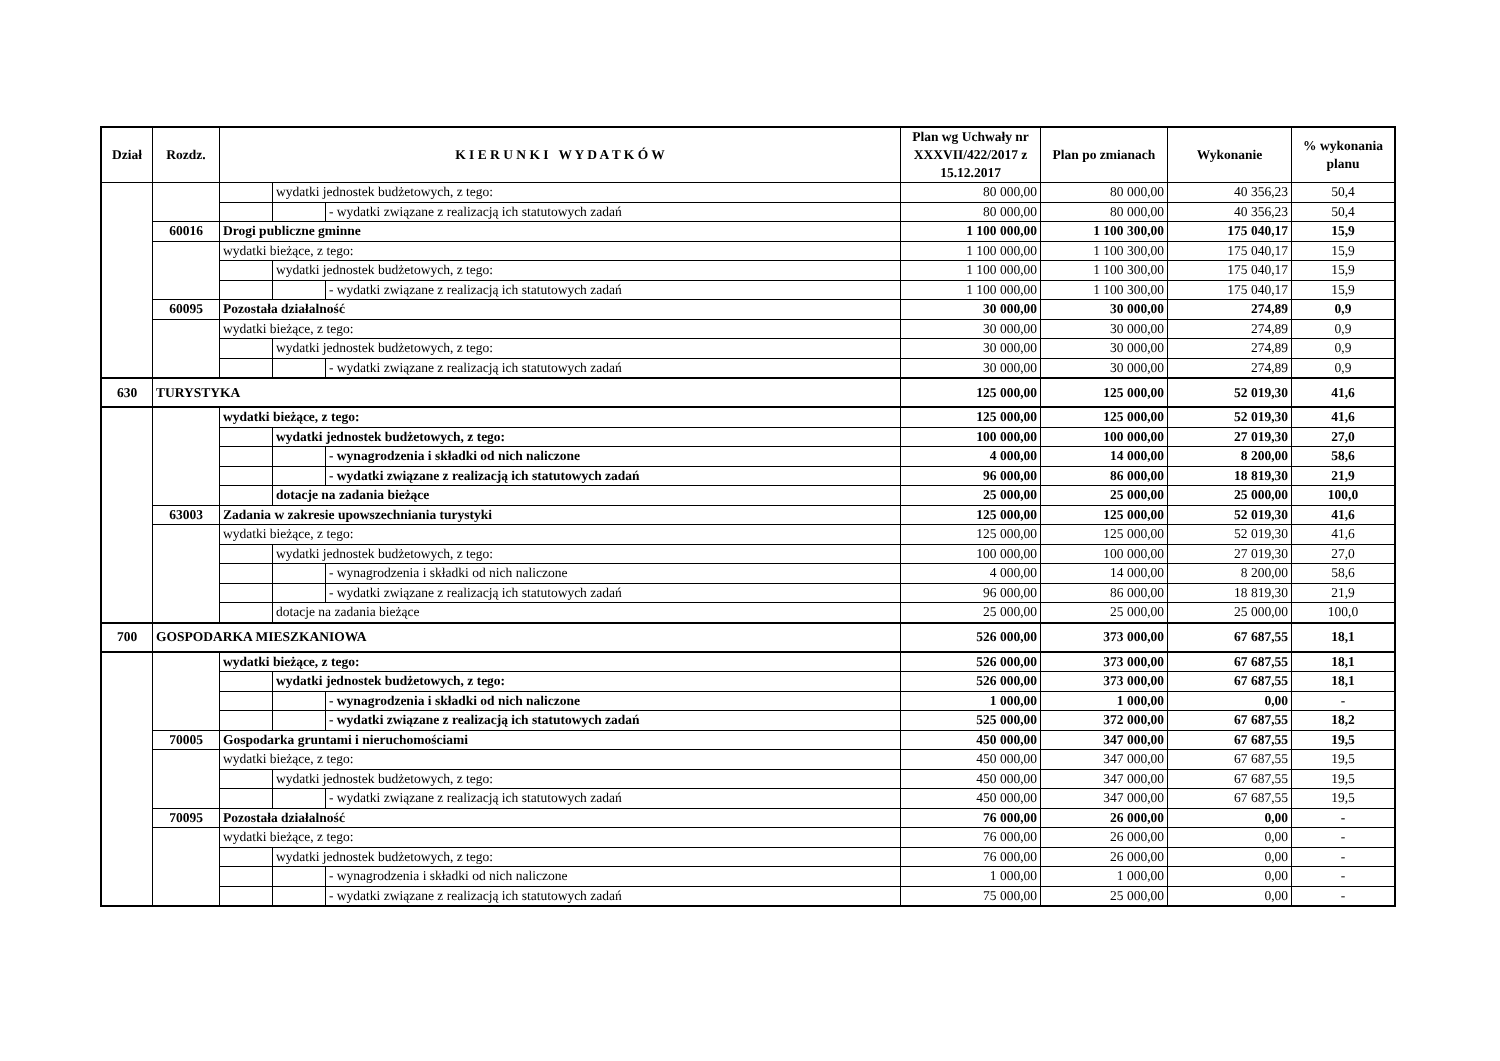| Dział | Rozdz. | K I E R U N K I W Y D A T K Ó W | | | Plan wg Uchwały nr XXXVII/422/2017 z 15.12.2017 | Plan po zmianach | Wykonanie | % wykonania planu |
| --- | --- | --- | --- | --- | --- | --- | --- | --- |
| | | | wydatki jednostek budżetowych, z tego: | | 80 000,00 | 80 000,00 | 40 356,23 | 50,4 |
| | | | | - wydatki związane z realizacją ich statutowych zadań | 80 000,00 | 80 000,00 | 40 356,23 | 50,4 |
| | 60016 | Drogi publiczne gminne | | | 1 100 000,00 | 1 100 300,00 | 175 040,17 | 15,9 |
| | | wydatki bieżące, z tego: | | | 1 100 000,00 | 1 100 300,00 | 175 040,17 | 15,9 |
| | | | wydatki jednostek budżetowych, z tego: | | 1 100 000,00 | 1 100 300,00 | 175 040,17 | 15,9 |
| | | | | - wydatki związane z realizacją ich statutowych zadań | 1 100 000,00 | 1 100 300,00 | 175 040,17 | 15,9 |
| | 60095 | Pozostała działalność | | | 30 000,00 | 30 000,00 | 274,89 | 0,9 |
| | | wydatki bieżące, z tego: | | | 30 000,00 | 30 000,00 | 274,89 | 0,9 |
| | | | wydatki jednostek budżetowych, z tego: | | 30 000,00 | 30 000,00 | 274,89 | 0,9 |
| | | | | - wydatki związane z realizacją ich statutowych zadań | 30 000,00 | 30 000,00 | 274,89 | 0,9 |
| 630 | TURYSTYKA | | | | 125 000,00 | 125 000,00 | 52 019,30 | 41,6 |
| | | wydatki bieżące, z tego: | | | 125 000,00 | 125 000,00 | 52 019,30 | 41,6 |
| | | | wydatki jednostek budżetowych, z tego: | | 100 000,00 | 100 000,00 | 27 019,30 | 27,0 |
| | | | | - wynagrodzenia i składki od nich naliczone | 4 000,00 | 14 000,00 | 8 200,00 | 58,6 |
| | | | | - wydatki związane z realizacją ich statutowych zadań | 96 000,00 | 86 000,00 | 18 819,30 | 21,9 |
| | | | dotacje na zadania bieżące | | 25 000,00 | 25 000,00 | 25 000,00 | 100,0 |
| | 63003 | Zadania w zakresie upowszechniania turystyki | | | 125 000,00 | 125 000,00 | 52 019,30 | 41,6 |
| | | wydatki bieżące, z tego: | | | 125 000,00 | 125 000,00 | 52 019,30 | 41,6 |
| | | | wydatki jednostek budżetowych, z tego: | | 100 000,00 | 100 000,00 | 27 019,30 | 27,0 |
| | | | | - wynagrodzenia i składki od nich naliczone | 4 000,00 | 14 000,00 | 8 200,00 | 58,6 |
| | | | | - wydatki związane z realizacją ich statutowych zadań | 96 000,00 | 86 000,00 | 18 819,30 | 21,9 |
| | | | dotacje na zadania bieżące | | 25 000,00 | 25 000,00 | 25 000,00 | 100,0 |
| 700 | GOSPODARKA MIESZKANIOWA | | | | 526 000,00 | 373 000,00 | 67 687,55 | 18,1 |
| | | wydatki bieżące, z tego: | | | 526 000,00 | 373 000,00 | 67 687,55 | 18,1 |
| | | | wydatki jednostek budżetowych, z tego: | | 526 000,00 | 373 000,00 | 67 687,55 | 18,1 |
| | | | | - wynagrodzenia i składki od nich naliczone | 1 000,00 | 1 000,00 | 0,00 | - |
| | | | | - wydatki związane z realizacją ich statutowych zadań | 525 000,00 | 372 000,00 | 67 687,55 | 18,2 |
| | 70005 | Gospodarka gruntami i nieruchomościami | | | 450 000,00 | 347 000,00 | 67 687,55 | 19,5 |
| | | wydatki bieżące, z tego: | | | 450 000,00 | 347 000,00 | 67 687,55 | 19,5 |
| | | | wydatki jednostek budżetowych, z tego: | | 450 000,00 | 347 000,00 | 67 687,55 | 19,5 |
| | | | | - wydatki związane z realizacją ich statutowych zadań | 450 000,00 | 347 000,00 | 67 687,55 | 19,5 |
| | 70095 | Pozostała działalność | | | 76 000,00 | 26 000,00 | 0,00 | - |
| | | wydatki bieżące, z tego: | | | 76 000,00 | 26 000,00 | 0,00 | - |
| | | | wydatki jednostek budżetowych, z tego: | | 76 000,00 | 26 000,00 | 0,00 | - |
| | | | | - wynagrodzenia i składki od nich naliczone | 1 000,00 | 1 000,00 | 0,00 | - |
| | | | | - wydatki związane z realizacją ich statutowych zadań | 75 000,00 | 25 000,00 | 0,00 | - |